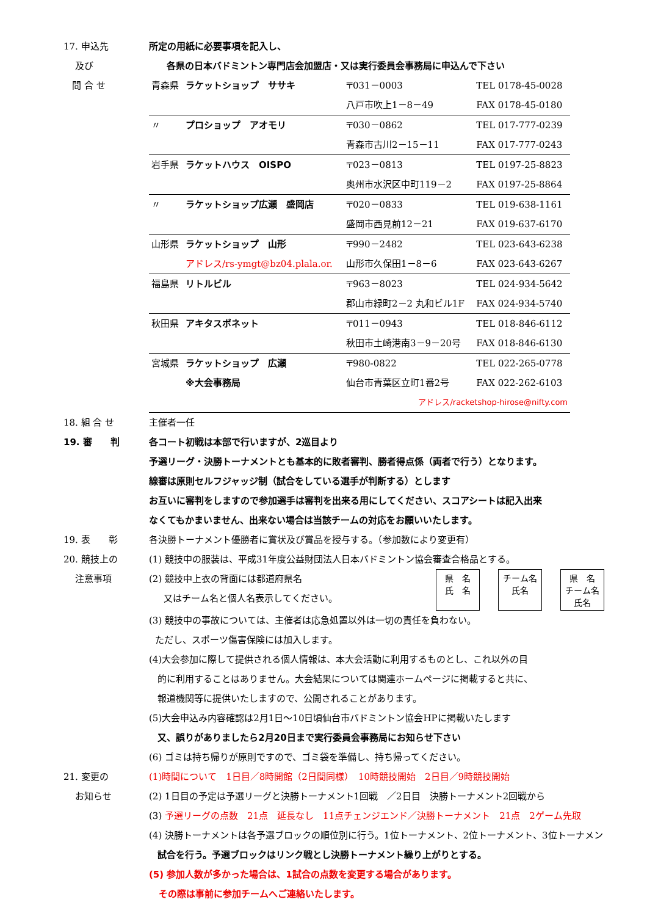17. 申込先 所定の用紙に必要事項を記入し、
及び 各県の日本バドミントン専門店会加盟店・又は実行委員会事務局に申込んで下さい
問 合 せ
| 青森県 | ラケットショップ ササキ | 〒031－0003 | TEL 0178-45-0028 |
| | | 八戸市吹上1－8－49 | FAX 0178-45-0180 |
| 〃 | プロショップ アオモリ | 〒030－0862 | TEL 017-777-0239 |
| | | 青森市古川2－15－11 | FAX 017-777-0243 |
| 岩手県 | ラケットハウス OISPO | 〒023－0813 | TEL 0197-25-8823 |
| | | 奥州市水沢区中町119－2 | FAX 0197-25-8864 |
| 〃 | ラケットショップ広瀬 盛岡店 | 〒020－0833 | TEL 019-638-1161 |
| | | 盛岡市西見前12－21 | FAX 019-637-6170 |
| 山形県 | ラケットショップ 山形 | 〒990－2482 | TEL 023-643-6238 |
| | アドレス/rs-ymgt@bz04.plala.or. | 山形市久保田1－8－6 | FAX 023-643-6267 |
| 福島県 | リトルビル | 〒963－8023 | TEL 024-934-5642 |
| | | 郡山市緑町2－2 丸和ビル1F | FAX 024-934-5740 |
| 秋田県 | アキタスポネット | 〒011－0943 | TEL 018-846-6112 |
| | | 秋田市土崎港南3－9－20号 | FAX 018-846-6130 |
| 宮城県 | ラケットショップ 広瀬 | 〒980-0822 | TEL 022-265-0778 |
| | ※大会事務局 | 仙台市青葉区立町1番2号 | FAX 022-262-6103 |
| アドレス/racketshop-hirose@nifty.com | | | |
18. 組 合 せ 主催者一任
19. 審　　判 各コート初戦は本部で行いますが、2巡目より
予選リーグ・決勝トーナメントとも基本的に敗者審判、勝者得点係（両者で行う）となります。
線審は原則セルフジャッジ制（試合をしている選手が判断する）とします
お互いに審判をしますので参加選手は審判を出来る用にしてください、スコアシートは記入出来
なくてもかまいません、出来ない場合は当該チームの対応をお願いいたします。
19. 表　　彰 各決勝トーナメント優勝者に賞状及び賞品を授与する。（参加数により変更有）
20. 競技上の
注意事項
(1) 競技中の服装は、平成31年度公益財団法人日本バドミントン協会審査合格品とする。
(2) 競技中上衣の背面には都道府県名
又はチーム名と個人名表示してください。
県　名
氏　名 チーム名
氏名 県　名
チーム名
氏名
(3) 競技中の事故については、主催者は応急処置以外は一切の責任を負わない。
ただし、スポーツ傷害保険には加入します。
(4)大会参加に際して提供される個人情報は、本大会活動に利用するものとし、これ以外の目
的に利用することはありません。大会結果については関連ホームページに掲載すると共に、
報道機関等に提供いたしますので、公開されることがあります。
(5)大会申込み内容確認は2月1日～10日頃仙台市バドミントン協会HPに掲載いたします
又、誤りがありましたら2月20日まで実行委員会事務局にお知らせ下さい
(6) ゴミは持ち帰りが原則ですので、ゴミ袋を準備し、持ち帰ってください。
21. 変更の
お知らせ
(1)時間について　1日目／8時開館（2日間同様）　10時競技開始　2日目／9時競技開始
(2) 1日目の予定は予選リーグと決勝トーナメント1回戦　／2日目　決勝トーナメント2回戦から
(3) 予選リーグの点数　21点　延長なし　11点チェンジエンド／決勝トーナメント　21点　2ゲーム先取
(4) 決勝トーナメントは各予選ブロックの順位別に行う。1位トーナメント、2位トーナメント、3位トーナメン
試合を行う。予選ブロックはリンク戦とし決勝トーナメント繰り上がりとする。
(5) 参加人数が多かった場合は、1試合の点数を変更する場合があります。
その際は事前に参加チームへご連絡いたします。